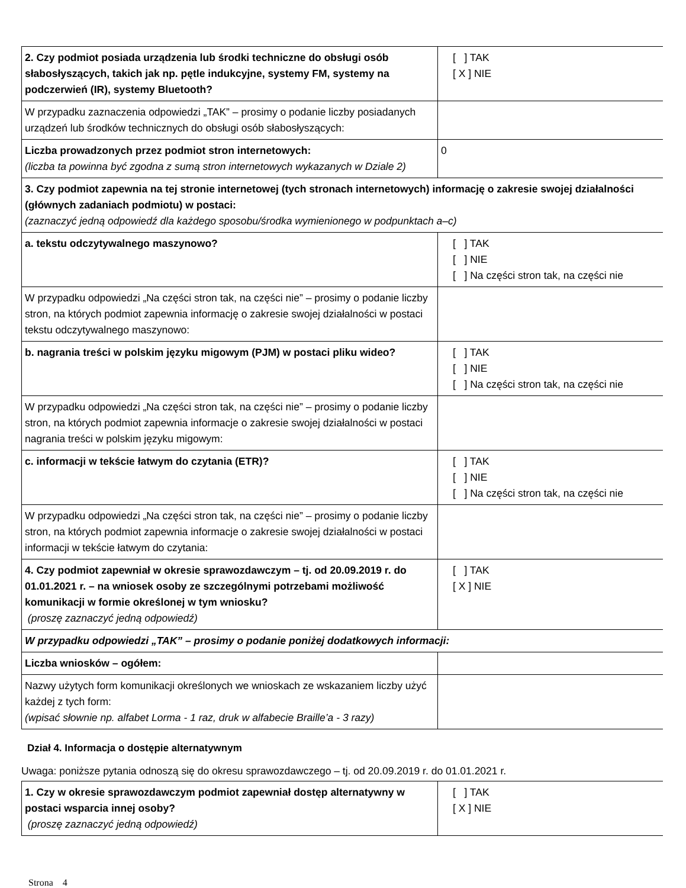| 2. Czy podmiot posiada urządzenia lub środki techniczne do obsługi osób słabosłyszących, takich jak np. pętle indukcyjne, systemy FM, systemy na podczerwień (IR), systemy Bluetooth? | [ ] TAK [ X ] NIE |
| W przypadku zaznaczenia odpowiedzi „TAK” – prosimy o podanie liczby posiadanych urządzeń lub środków technicznych do obsługi osób słabosłyszących: | |
| Liczba prowadzonych przez podmiot stron internetowych: (liczba ta powinna być zgodna z sumą stron internetowych wykazanych w Dziale 2) | 0 |
| 3. Czy podmiot zapewnia na tej stronie internetowej (tych stronach internetowych) informację o zakresie swojej działalności (głównych zadaniach podmiotu) w postaci: (zaznaczyć jedną odpowiedź dla każdego sposobu/środka wymienionego w podpunktach a–c) | |
| a. tekstu odczytywalnego maszynowo? | [ ] TAK [ ] NIE [ ] Na części stron tak, na części nie |
| W przypadku odpowiedzi „Na części stron tak, na części nie” – prosimy o podanie liczby stron, na których podmiot zapewnia informację o zakresie swojej działalności w postaci tekstu odczytywalnego maszynowo: | |
| b. nagrania treści w polskim języku migowym (PJM) w postaci pliku wideo? | [ ] TAK [ ] NIE [ ] Na części stron tak, na części nie |
| W przypadku odpowiedzi „Na części stron tak, na części nie” – prosimy o podanie liczby stron, na których podmiot zapewnia informacje o zakresie swojej działalności w postaci nagrania treści w polskim języku migowym: | |
| c. informacji w tekście łatwym do czytania (ETR)? | [ ] TAK [ ] NIE [ ] Na części stron tak, na części nie |
| W przypadku odpowiedzi „Na części stron tak, na części nie” – prosimy o podanie liczby stron, na których podmiot zapewnia informacje o zakresie swojej działalności w postaci informacji w tekście łatwym do czytania: | |
| 4. Czy podmiot zapewniał w okresie sprawozdawczym – tj. od 20.09.2019 r. do 01.01.2021 r. – na wniosek osoby ze szczególnymi potrzebami możliwość komunikacji w formie określonej w tym wniosku? (proszę zaznaczyć jedną odpowiedź) | [ ] TAK [ X ] NIE |
| W przypadku odpowiedzi „TAK” – prosimy o podanie poniżej dodatkowych informacji: | |
| Liczba wniosków – ogółem: | |
| Nazwy użytych form komunikacji określonych we wnioskach ze wskazaniem liczby użyć każdej z tych form: (wpisać słownie np. alfabet Lorma - 1 raz, druk w alfabecie Braille’a - 3 razy) | |
Dział 4. Informacja o dostępie alternatywnym
Uwaga: poniższe pytania odnoszą się do okresu sprawozdawczego – tj. od 20.09.2019 r. do 01.01.2021 r.
| 1. Czy w okresie sprawozdawczym podmiot zapewniał dostęp alternatywny w postaci wsparcia innej osoby? (proszę zaznaczyć jedną odpowiedź) | [ ] TAK [ X ] NIE |
Strona 4